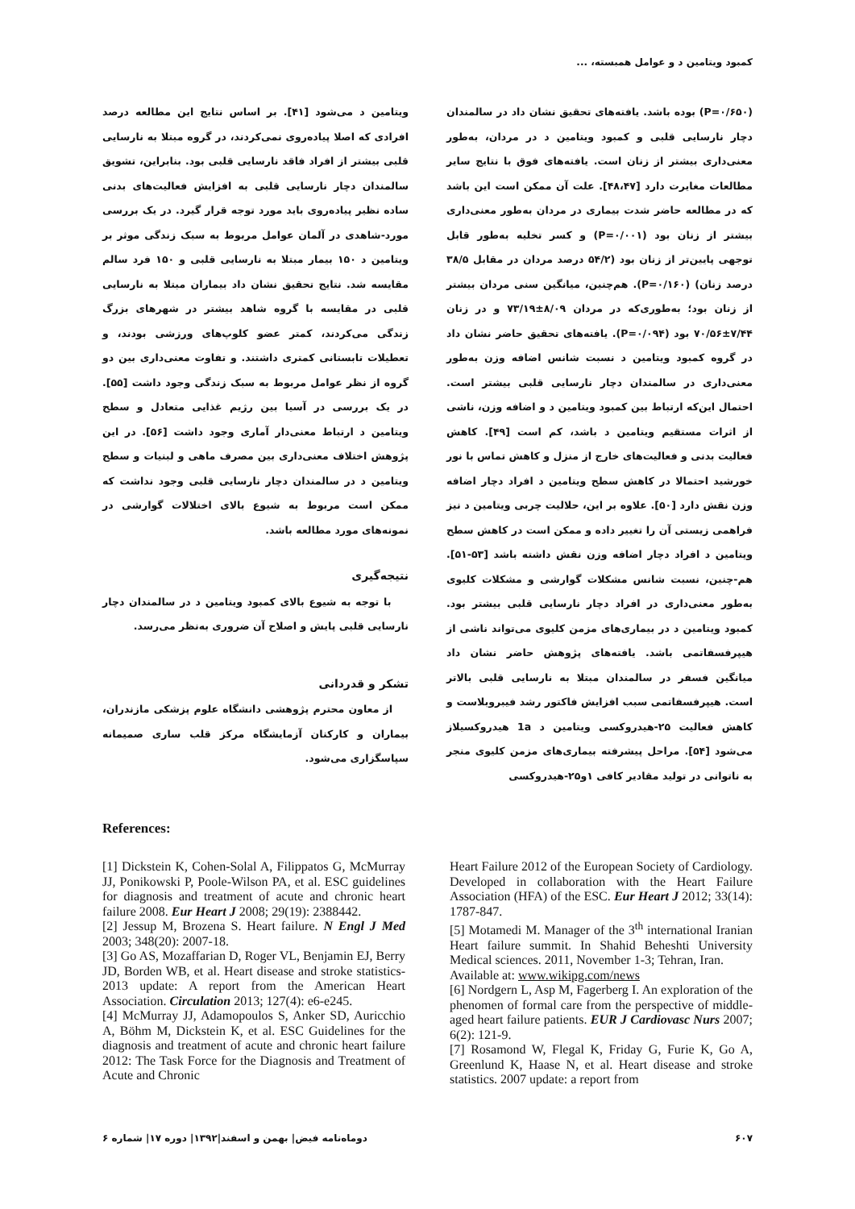کمبود ویتامین د و عوامل همبسته، ...
(P=۰/۶۵۰) بوده باشد. یافته‌های تحقیق نشان داد در سالمندان دچار نارسایی قلبی و کمبود ویتامین د در مردان، به‌طور معنی‌داری بیشتر از زنان است. یافته‌های فوق با نتایج سایر مطالعات مغایرت دارد [۴۸،۴۷]. علت آن ممکن است این باشد که در مطالعه حاضر شدت بیماری در مردان به‌طور معنی‌داری بیشتر از زنان بود (P=۰/۰۰۱) و کسر تخلیه به‌طور قابل توجهی پایین‌تر از زنان بود (۵۴/۲ درصد مردان در مقابل ۳۸/۵ درصد زنان) (P=۰/۱۶۰). هم‌چنین، میانگین سنی مردان بیشتر از زنان بود؛ به‌طوری‌که در مردان ۸/۰۹±۷۳/۱۹ و در زنان ۷/۴۴±۷۰/۵۶ بود (P=۰/۰۹۴). یافته‌های تحقیق حاضر نشان داد در گروه کمبود ویتامین د نسبت شانس اضافه وزن به‌طور معنی‌داری در سالمندان دچار نارسایی قلبی بیشتر است. احتمال این‌که ارتباط بین کمبود ویتامین د و اضافه وزن، ناشی از اثرات مستقیم ویتامین د باشد، کم است [۴۹]. کاهش فعالیت بدنی و فعالیت‌های خارج از منزل و کاهش تماس با نور خورشید احتمالا در کاهش سطح ویتامین د افراد دچار اضافه وزن نقش دارد [۵۰]. علاوه بر این، حلالیت چربی ویتامین د نیز فراهمی زیستی آن را تغییر داده و ممکن است در کاهش سطح ویتامین د افراد دچار اضافه وزن نقش داشته باشد [۵۳-۵۱]. هم-چنین، نسبت شانس مشکلات گوارشی و مشکلات کلیوی به‌طور معنی‌داری در افراد دچار نارسایی قلبی بیشتر بود. کمبود ویتامین د در بیماری‌های مزمن کلیوی می‌تواند ناشی از هیپرفسفاتمی باشد. یافته‌های پژوهش حاضر نشان داد میانگین فسفر در سالمندان مبتلا به نارسایی قلبی بالاتر است. هیپرفسفاتمی سبب افزایش فاکتور رشد فیبروبلاست و کاهش فعالیت ۲۵-هیدروکسی ویتامین د 1a هیدروکسیلاز می‌شود [۵۴]. مراحل پیشرفته بیماری‌های مزمن کلیوی منجر به ناتوانی در تولید مقادیر کافی ۱و۲۵-هیدروکسی
ویتامین د می‌شود [۴۱]. بر اساس نتایج این مطالعه درصد افرادی که اصلا پیاده‌روی نمی‌کردند، در گروه مبتلا به نارسایی قلبی بیشتر از افراد فاقد نارسایی قلبی بود. بنابراین، تشویق سالمندان دچار نارسایی قلبی به افزایش فعالیت‌های بدنی ساده نظیر پیاده‌روی باید مورد توجه قرار گیرد. در یک بررسی مورد-شاهدی در آلمان عوامل مربوط به سبک زندگی موثر بر ویتامین د ۱۵۰ بیمار مبتلا به نارسایی قلبی و ۱۵۰ فرد سالم مقایسه شد. نتایج تحقیق نشان داد بیماران مبتلا به نارسایی قلبی در مقایسه با گروه شاهد بیشتر در شهرهای بزرگ زندگی می‌کردند، کمتر عضو کلوپ‌های ورزشی بودند، و تعطیلات تابستانی کمتری داشتند. و تفاوت معنی‌داری بین دو گروه از نظر عوامل مربوط به سبک زندگی وجود داشت [۵۵]. در یک بررسی در آسیا بین رژیم غذایی متعادل و سطح ویتامین د ارتباط معنی‌دار آماری وجود داشت [۵۶]. در این پژوهش اختلاف معنی‌داری بین مصرف ماهی و لبنیات و سطح ویتامین د در سالمندان دچار نارسایی قلبی وجود نداشت که ممکن است مربوط به شیوع بالای اختلالات گوارشی در نمونه‌های مورد مطالعه باشد.
نتیجه‌گیری
با توجه به شیوع بالای کمبود ویتامین د در سالمندان دچار نارسایی قلبی پایش و اصلاح آن ضروری به‌نظر می‌رسد.
تشکر و قدردانی
از معاون محترم پژوهشی دانشگاه علوم پزشکی مازندران، بیماران و کارکنان آزمایشگاه مرکز قلب ساری صمیمانه سپاسگزاری می‌شود.
References:
[1] Dickstein K, Cohen-Solal A, Filippatos G, McMurray JJ, Ponikowski P, Poole-Wilson PA, et al. ESC guidelines for diagnosis and treatment of acute and chronic heart failure 2008. Eur Heart J 2008; 29(19): 2388442.
[2] Jessup M, Brozena S. Heart failure. N Engl J Med 2003; 348(20): 2007-18.
[3] Go AS, Mozaffarian D, Roger VL, Benjamin EJ, Berry JD, Borden WB, et al. Heart disease and stroke statistics-2013 update: A report from the American Heart Association. Circulation 2013; 127(4): e6-e245.
[4] McMurray JJ, Adamopoulos S, Anker SD, Auricchio A, Böhm M, Dickstein K, et al. ESC Guidelines for the diagnosis and treatment of acute and chronic heart failure 2012: The Task Force for the Diagnosis and Treatment of Acute and Chronic
Heart Failure 2012 of the European Society of Cardiology. Developed in collaboration with the Heart Failure Association (HFA) of the ESC. Eur Heart J 2012; 33(14): 1787-847.
[5] Motamedi M. Manager of the 3<sup>th</sup> international Iranian Heart failure summit. In Shahid Beheshti University Medical sciences. 2011, November 1-3; Tehran, Iran.
Available at: www.wikipg.com/news
[6] Nordgern L, Asp M, Fagerberg I. An exploration of the phenomen of formal care from the perspective of middle-aged heart failure patients. EUR J Cardiovasc Nurs 2007; 6(2): 121-9.
[7] Rosamond W, Flegal K, Friday G, Furie K, Go A, Greenlund K, Haase N, et al. Heart disease and stroke statistics. 2007 update: a report from
۶۰۷ دوماه‌نامه فیض| بهمن و اسفند|۱۳۹۲| دوره ۱۷| شماره ۶